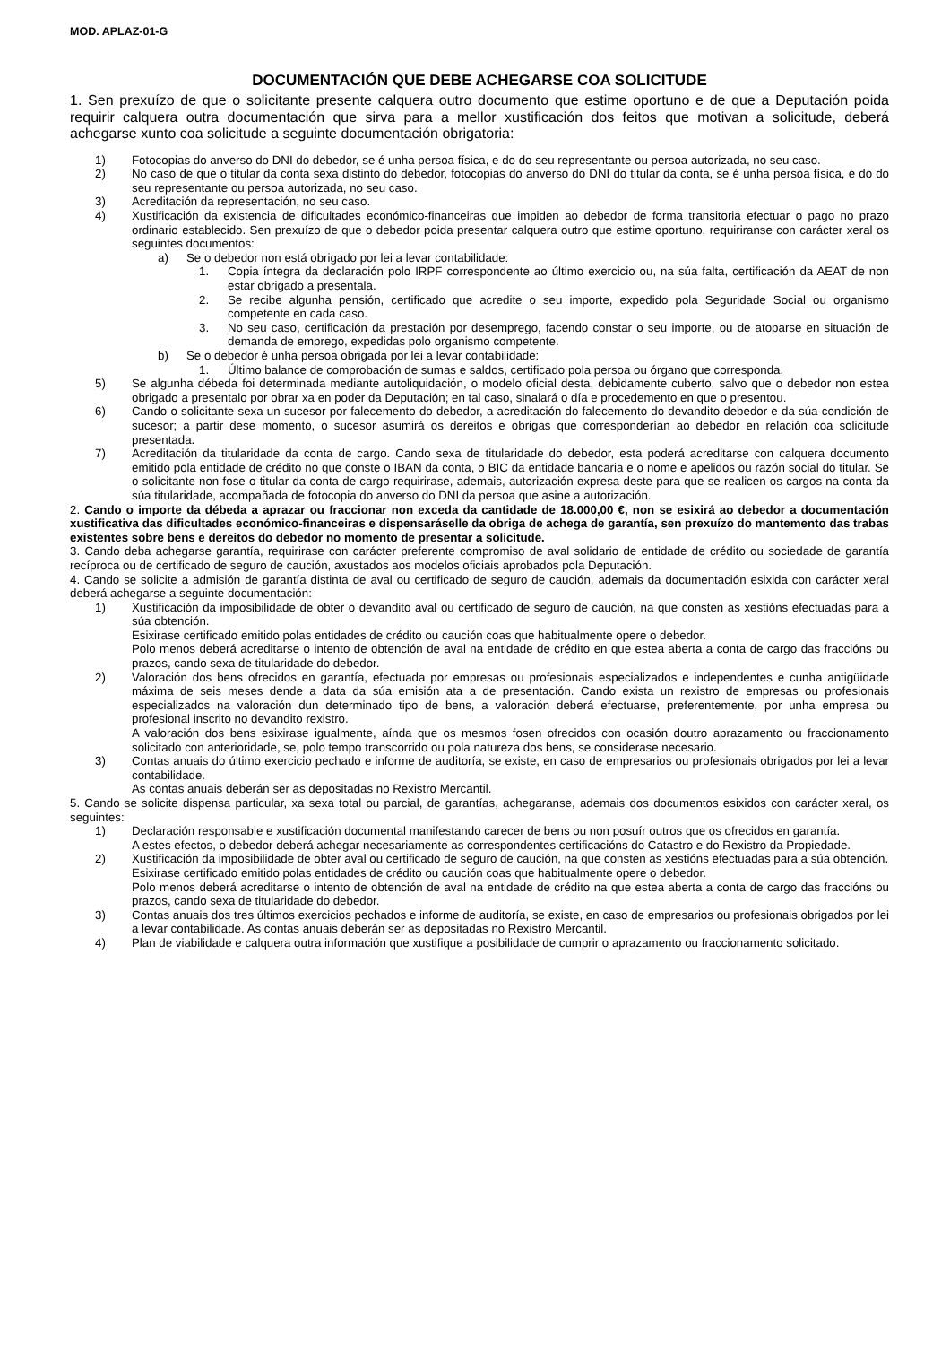MOD. APLAZ-01-G
DOCUMENTACIÓN QUE DEBE ACHEGARSE COA SOLICITUDE
1. Sen prexuízo de que o solicitante presente calquera outro documento que estime oportuno e de que a Deputación poida requirir calquera outra documentación que sirva para a mellor xustificación dos feitos que motivan a solicitude, deberá achegarse xunto coa solicitude a seguinte documentación obrigatoria:
1) Fotocopias do anverso do DNI do debedor, se é unha persoa física, e do do seu representante ou persoa autorizada, no seu caso.
2) No caso de que o titular da conta sexa distinto do debedor, fotocopias do anverso do DNI do titular da conta, se é unha persoa física, e do do seu representante ou persoa autorizada, no seu caso.
3) Acreditación da representación, no seu caso.
4) Xustificación da existencia de dificultades económico-financeiras que impiden ao debedor de forma transitoria efectuar o pago no prazo ordinario establecido. Sen prexuízo de que o debedor poida presentar calquera outro que estime oportuno, requiriranse con carácter xeral os seguintes documentos:
a) Se o debedor non está obrigado por lei a levar contabilidade:
1. Copia íntegra da declaración polo IRPF correspondente ao último exercicio ou, na súa falta, certificación da AEAT de non estar obrigado a presentala.
2. Se recibe algunha pensión, certificado que acredite o seu importe, expedido pola Seguridade Social ou organismo competente en cada caso.
3. No seu caso, certificación da prestación por desemprego, facendo constar o seu importe, ou de atoparse en situación de demanda de emprego, expedidas polo organismo competente.
b) Se o debedor é unha persoa obrigada por lei a levar contabilidade:
1. Último balance de comprobación de sumas e saldos, certificado pola persoa ou órgano que corresponda.
5) Se algunha débeda foi determinada mediante autoliquidación, o modelo oficial desta, debidamente cuberto, salvo que o debedor non estea obrigado a presentalo por obrar xa en poder da Deputación; en tal caso, sinalará o día e procedemento en que o presentou.
6) Cando o solicitante sexa un sucesor por falecemento do debedor, a acreditación do falecemento do devandito debedor e da súa condición de sucesor; a partir dese momento, o sucesor asumirá os dereitos e obrigas que corresponderían ao debedor en relación coa solicitude presentada.
7) Acreditación da titularidade da conta de cargo. Cando sexa de titularidade do debedor, esta poderá acreditarse con calquera documento emitido pola entidade de crédito no que conste o IBAN da conta, o BIC da entidade bancaria e o nome e apelidos ou razón social do titular. Se o solicitante non fose o titular da conta de cargo requirirase, ademais, autorización expresa deste para que se realicen os cargos na conta da súa titularidade, acompañada de fotocopia do anverso do DNI da persoa que asine a autorización.
2. Cando o importe da débeda a aprazar ou fraccionar non exceda da cantidade de 18.000,00 €, non se esixirá ao debedor a documentación xustificativa das dificultades económico-financeiras e dispensaráselle da obriga de achega de garantía, sen prexuízo do mantemento das trabas existentes sobre bens e dereitos do debedor no momento de presentar a solicitude.
3. Cando deba achegarse garantía, requirirase con carácter preferente compromiso de aval solidario de entidade de crédito ou sociedade de garantía recíproca ou de certificado de seguro de caución, axustados aos modelos oficiais aprobados pola Deputación.
4. Cando se solicite a admisión de garantía distinta de aval ou certificado de seguro de caución, ademais da documentación esixida con carácter xeral deberá achegarse a seguinte documentación:
1) Xustificación da imposibilidade de obter o devandito aval ou certificado de seguro de caución, na que consten as xestións efectuadas para a súa obtención.
Esixirase certificado emitido polas entidades de crédito ou caución coas que habitualmente opere o debedor.
Polo menos deberá acreditarse o intento de obtención de aval na entidade de crédito en que estea aberta a conta de cargo das fraccións ou prazos, cando sexa de titularidade do debedor.
2) Valoración dos bens ofrecidos en garantía, efectuada por empresas ou profesionais especializados e independentes e cunha antigüidade máxima de seis meses dende a data da súa emisión ata a de presentación. Cando exista un rexistro de empresas ou profesionais especializados na valoración dun determinado tipo de bens, a valoración deberá efectuarse, preferentemente, por unha empresa ou profesional inscrito no devandito rexistro.
A valoración dos bens esixirase igualmente, aínda que os mesmos fosen ofrecidos con ocasión doutro aprazamento ou fraccionamento solicitado con anterioridade, se, polo tempo transcorrido ou pola natureza dos bens, se considerase necesario.
3) Contas anuais do último exercicio pechado e informe de auditoría, se existe, en caso de empresarios ou profesionais obrigados por lei a levar contabilidade.
As contas anuais deberán ser as depositadas no Rexistro Mercantil.
5. Cando se solicite dispensa particular, xa sexa total ou parcial, de garantías, achegaranse, ademais dos documentos esixidos con carácter xeral, os seguintes:
1) Declaración responsable e xustificación documental manifestando carecer de bens ou non posuír outros que os ofrecidos en garantía.
A estes efectos, o debedor deberá achegar necesariamente as correspondentes certificacións do Catastro e do Rexistro da Propiedade.
2) Xustificación da imposibilidade de obter aval ou certificado de seguro de caución, na que consten as xestións efectuadas para a súa obtención.
Esixirase certificado emitido polas entidades de crédito ou caución coas que habitualmente opere o debedor.
Polo menos deberá acreditarse o intento de obtención de aval na entidade de crédito na que estea aberta a conta de cargo das fraccións ou prazos, cando sexa de titularidade do debedor.
3) Contas anuais dos tres últimos exercicios pechados e informe de auditoría, se existe, en caso de empresarios ou profesionais obrigados por lei a levar contabilidade. As contas anuais deberán ser as depositadas no Rexistro Mercantil.
4) Plan de viabilidade e calquera outra información que xustifique a posibilidade de cumprir o aprazamento ou fraccionamento solicitado.